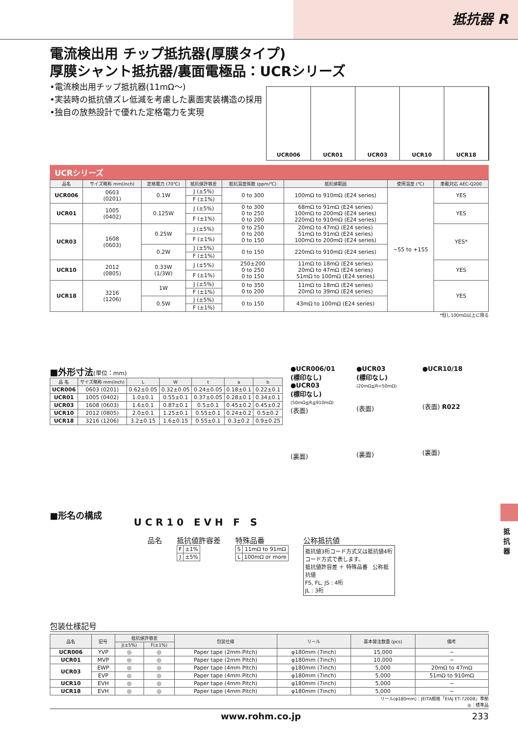抵抗器 R
電流検出用 チップ抵抗器(厚膜タイプ)
厚膜シャント抵抗器/裏面電極品：UCRシリーズ
•電流検出用チップ抵抗器(11mΩ〜)
•実装時の抵抗値ズレ低減を考慮した裏面実装構造の採用
•独自の放熱設計で優れた定格電力を実現
UCR006 UCR01 UCR03 UCR10 UCR18
UCRシリーズ
| 品名 | サイズ略称 mm(inch) | 定格電力 (70℃) | 抵抗値許容差 | 抵抗温度係数 (ppm/℃) | 抵抗値範囲 | 使用温度 (℃) | 車載対応 AEC-Q200 |
| --- | --- | --- | --- | --- | --- | --- | --- |
| UCR006 | 0603 (0201) | 0.1W | J (±5%) | 0 to 300 | 100mΩ to 910mΩ (E24 series) | −55 to +155 | YES |
| | | | F (±1%) | | | | |
| UCR01 | 1005 (0402) | 0.125W | J (±5%) | 0 to 300 0 to 250 0 to 200 | 68mΩ to 91mΩ (E24 series) 100mΩ to 200mΩ (E24 series) 220mΩ to 910mΩ (E24 series) | | YES |
| | | | F (±1%) | | | | |
| UCR03 | 1608 (0603) | 0.25W | J (±5%) | 0 to 250 0 to 200 0 to 150 | 20mΩ to 47mΩ (E24 series) 51mΩ to 91mΩ (E24 series) 100mΩ to 200mΩ (E24 series) | | YES* |
| | | | F (±1%) | | | | |
| | | 0.2W | J (±5%) | 0 to 150 | 220mΩ to 910mΩ (E24 series) | | |
| | | | F (±1%) | | | | |
| UCR10 | 2012 (0805) | 0.33W (1/3W) | J (±5%) | 250±200 0 to 250 0 to 150 | 11mΩ to 18mΩ (E24 series) 20mΩ to 47mΩ (E24 series) 51mΩ to 100mΩ (E24 series) | | YES |
| | | | F (±1%) | | | | |
| UCR18 | 3216 (1206) | 1W | J (±5%) | 0 to 350 0 to 200 | 11mΩ to 18mΩ (E24 series) 20mΩ to 39mΩ (E24 series) | | YES |
| | | | F (±1%) | | | | |
| | | 0.5W | J (±5%) | 0 to 150 | 43mΩ to 100mΩ (E24 series) | | |
| | | | F (±1%) | | | | |
*但し100mΩ以上に限る
■外形寸法(単位：mm)
| 品 名 | サイズ略称 mm(inch) | L | W | t | a | b |
| --- | --- | --- | --- | --- | --- | --- |
| UCR006 | 0603 (0201) | 0.62±0.05 | 0.32±0.05 | 0.24±0.05 | 0.18±0.1 | 0.22±0.1 |
| UCR01 | 1005 (0402) | 1.0±0.1 | 0.55±0.1 | 0.37±0.05 | 0.28±0.1 | 0.34±0.1 |
| UCR03 | 1608 (0603) | 1.6±0.1 | 0.87±0.1 | 0.5±0.1 | 0.45±0.2 | 0.45±0.2 |
| UCR10 | 2012 (0805) | 2.0±0.1 | 1.25±0.1 | 0.55±0.1 | 0.24±0.2 | 0.5±0.2 |
| UCR18 | 3216 (1206) | 3.2±0.15 | 1.6±0.15 | 0.55±0.1 | 0.3±0.2 | 0.9±0.25 |
●UCR006/01
(標印なし)
●UCR03
(標印なし)
(50mΩ≦R≦910mΩ)
(表面)
(裏面)
●UCR03
(標印なし)
(20mΩ≦R<50mΩ)
(表面)
(裏面)
●UCR10/18
(表面) R022
(裏面)
■形名の構成
U C R 1 0 E V H F S
品名 抵抗値許容差
| F | ±1% |
| J | ±5% |
特殊品番
| S | 11mΩ to 91mΩ |
| L | 100mΩ or more |
公称抵抗値
抵抗値3桁コード方式又は抵抗値4桁コード方式で表します。
抵抗値許容差 ＋ 特殊品番 公称抵抗値
FS, FL, JS : 4桁
JL : 3桁
包装仕様記号
| 品名 | 記号 | 抵抗値許容差 | | 包装仕様 | リール | 基本発注数量 (pcs) | 備考 |
| --- | --- | --- | --- | --- | --- | --- | --- |
| | | J(±5%) | F(±1%) | | | | |
| UCR006 | YVP | ◎ | ◎ | Paper tape (2mm Pitch) | φ180mm (7inch) | 15,000 | − |
| UCR01 | MVP | ◎ | ◎ | Paper tape (2mm Pitch) | φ180mm (7inch) | 10,000 | − |
| UCR03 | EWP | ◎ | ◎ | Paper tape (4mm Pitch) | φ180mm (7inch) | 5,000 | 20mΩ to 47mΩ |
| | EVP | ◎ | ◎ | Paper tape (4mm Pitch) | φ180mm (7inch) | 5,000 | 51mΩ to 910mΩ |
| UCR10 | EVH | ◎ | ◎ | Paper tape (4mm Pitch) | φ180mm (7inch) | 5,000 | − |
| UCR18 | EVH | ◎ | ◎ | Paper tape (4mm Pitch) | φ180mm (7inch) | 5,000 | − |
リール(φ180mm)：JEITA規格「EIAJ ET-7200B」準拠
◎：標準品
抵抗器
www.rohm.co.jp 233